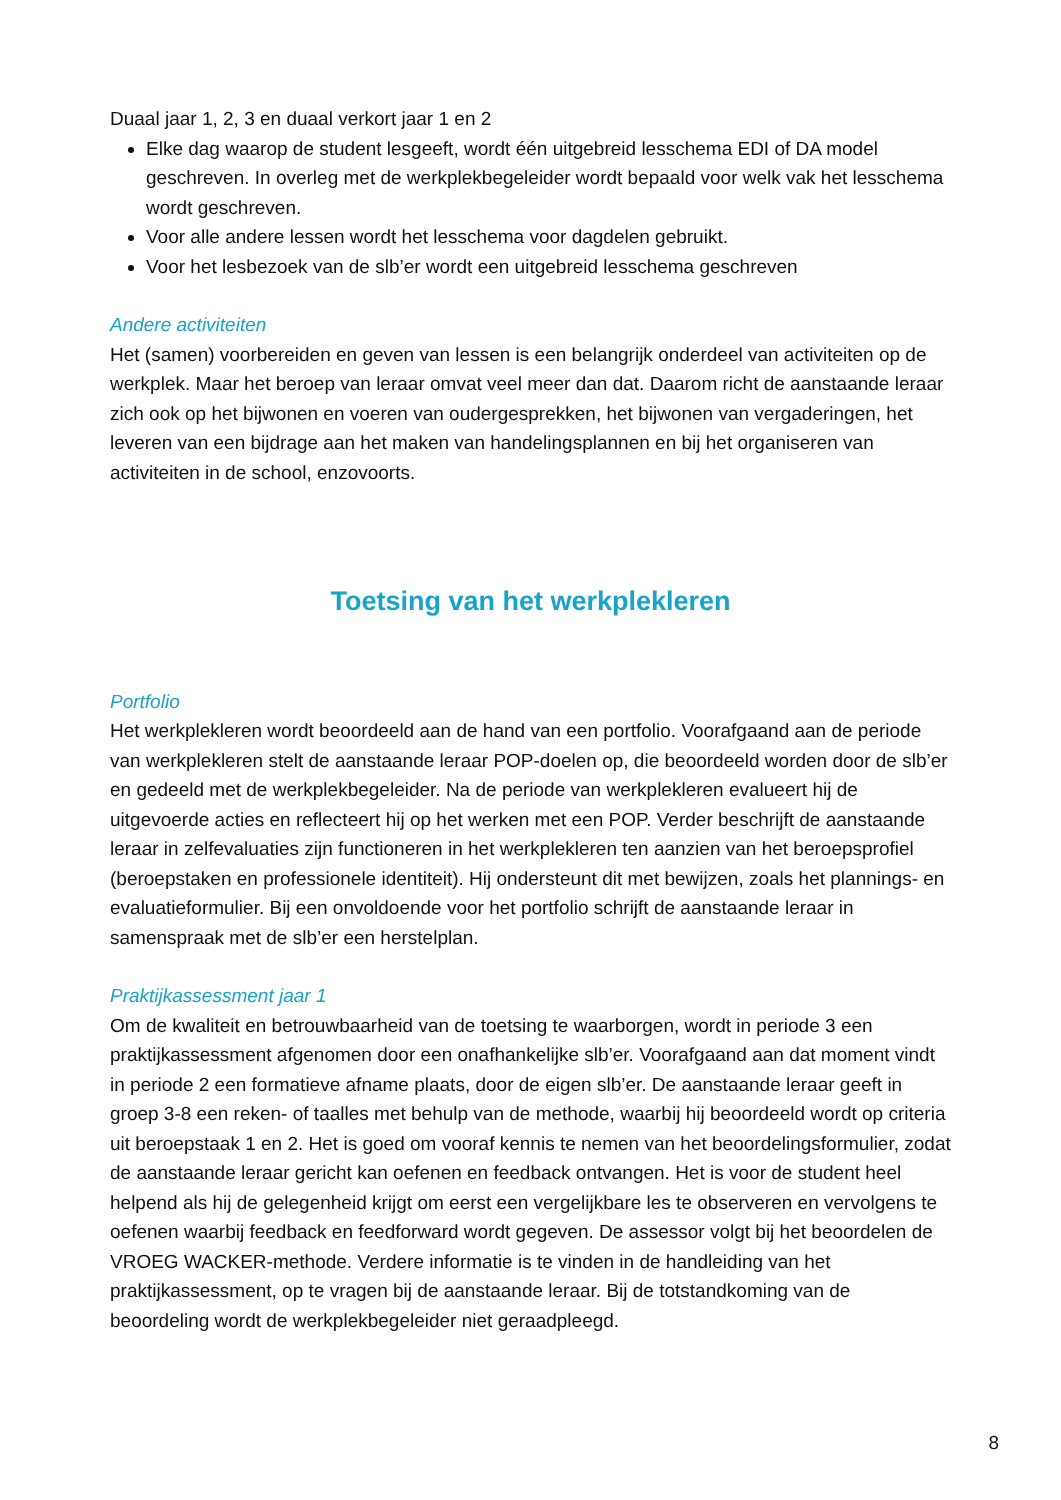Duaal jaar 1, 2, 3 en duaal verkort jaar 1 en 2
Elke dag waarop de student lesgeeft, wordt één uitgebreid lesschema EDI of DA model geschreven. In overleg met de werkplekbegeleider wordt bepaald voor welk vak het lesschema wordt geschreven.
Voor alle andere lessen wordt het lesschema voor dagdelen gebruikt.
Voor het lesbezoek van de slb’er wordt een uitgebreid lesschema geschreven
Andere activiteiten
Het (samen) voorbereiden en geven van lessen is een belangrijk onderdeel van activiteiten op de werkplek. Maar het beroep van leraar omvat veel meer dan dat. Daarom richt de aanstaande leraar zich ook op het bijwonen en voeren van oudergesprekken, het bijwonen van vergaderingen, het leveren van een bijdrage aan het maken van handelingsplannen en bij het organiseren van activiteiten in de school, enzovoorts.
Toetsing van het werkplekleren
Portfolio
Het werkplekleren wordt beoordeeld aan de hand van een portfolio. Voorafgaand aan de periode van werkplekleren stelt de aanstaande leraar POP-doelen op, die beoordeeld worden door de slb’er en gedeeld met de werkplekbegeleider. Na de periode van werkplekleren evalueert hij de uitgevoerde acties en reflecteert hij op het werken met een POP. Verder beschrijft de aanstaande leraar in zelfevaluaties zijn functioneren in het werkplekleren ten aanzien van het beroepsprofiel (beroepstaken en professionele identiteit). Hij ondersteunt dit met bewijzen, zoals het plannings- en evaluatieformulier. Bij een onvoldoende voor het portfolio schrijft de aanstaande leraar in samenspraak met de slb’er een herstelplan.
Praktijkassessment jaar 1
Om de kwaliteit en betrouwbaarheid van de toetsing te waarborgen, wordt in periode 3 een praktijkassessment afgenomen door een onafhankelijke slb’er. Voorafgaand aan dat moment vindt in periode 2 een formatieve afname plaats, door de eigen slb’er. De aanstaande leraar geeft in groep 3-8 een reken- of taalles met behulp van de methode, waarbij hij beoordeeld wordt op criteria uit beroepstaak 1 en 2. Het is goed om vooraf kennis te nemen van het beoordelingsformulier, zodat de aanstaande leraar gericht kan oefenen en feedback ontvangen. Het is voor de student heel helpend als hij de gelegenheid krijgt om eerst een vergelijkbare les te observeren en vervolgens te oefenen waarbij feedback en feedforward wordt gegeven. De assessor volgt bij het beoordelen de VROEG WACKER-methode. Verdere informatie is te vinden in de handleiding van het praktijkassessment, op te vragen bij de aanstaande leraar. Bij de totstandkoming van de beoordeling wordt de werkplekbegeleider niet geraadpleegd.
8